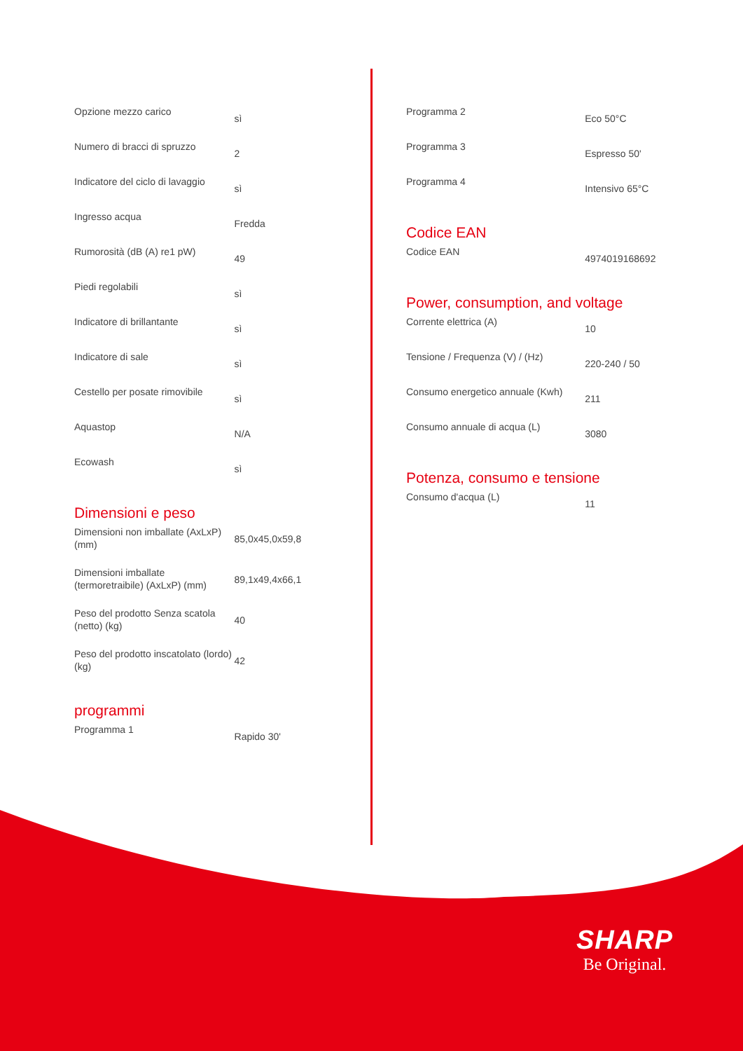| Opzione mezzo carico | sì |
| Numero di bracci di spruzzo | 2 |
| Indicatore del ciclo di lavaggio | sì |
| Ingresso acqua | Fredda |
| Rumorosità (dB (A) re1 pW) | 49 |
| Piedi regolabili | sì |
| Indicatore di brillantante | sì |
| Indicatore di sale | sì |
| Cestello per posate rimovibile | sì |
| Aquastop | N/A |
| Ecowash | sì |
Dimensioni e peso
| Dimensioni non imballate (AxLxP) (mm) | 85,0x45,0x59,8 |
| Dimensioni imballate (termoretraibile) (AxLxP) (mm) | 89,1x49,4x66,1 |
| Peso del prodotto Senza scatola (netto) (kg) | 40 |
| Peso del prodotto inscatolato (lordo) (kg) | 42 |
programmi
| Programma 1 | Rapido 30' |
| Programma 2 | Eco 50°C |
| Programma 3 | Espresso 50' |
| Programma 4 | Intensivo 65°C |
Codice EAN
| Codice EAN | 4974019168692 |
Power, consumption, and voltage
| Corrente elettrica (A) | 10 |
| Tensione / Frequenza (V) / (Hz) | 220-240 / 50 |
| Consumo energetico annuale (Kwh) | 211 |
| Consumo annuale di acqua (L) | 3080 |
Potenza, consumo e tensione
| Consumo d'acqua (L) | 11 |
SHARP
Be Original.